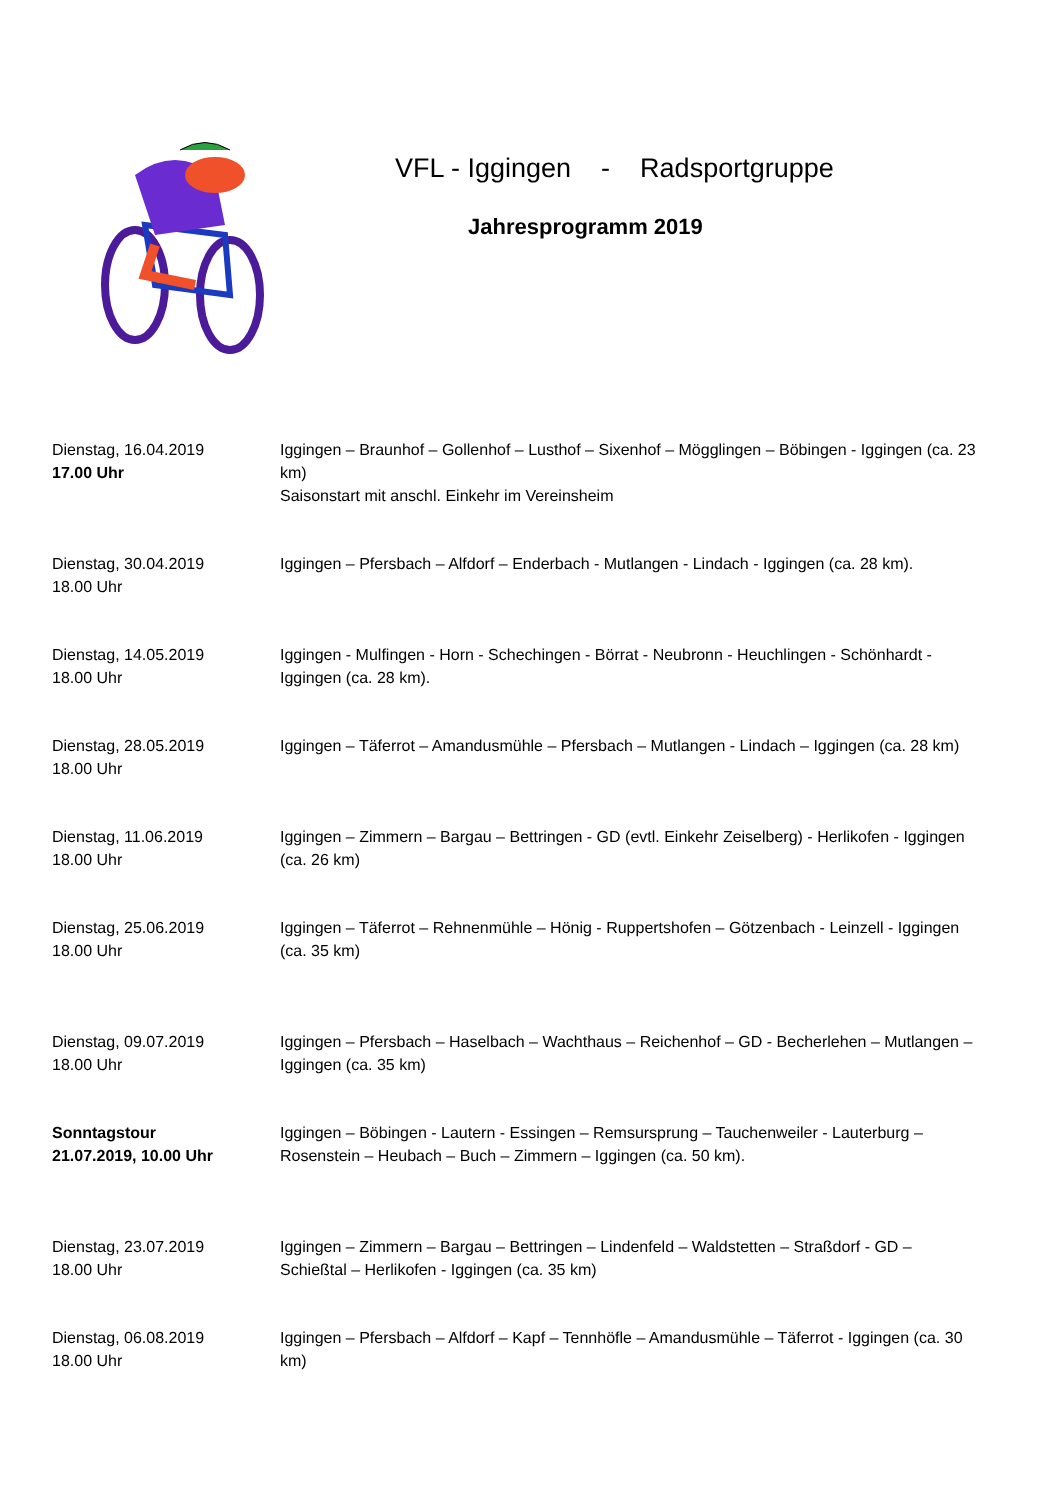VFL - Iggingen - Radsportgruppe
Jahresprogramm 2019
Dienstag, 16.04.2019
17.00 Uhr
Iggingen – Braunhof – Gollenhof – Lusthof – Sixenhof – Mögglingen – Böbingen - Iggingen (ca. 23 km)
Saisonstart mit anschl. Einkehr im Vereinsheim
Dienstag, 30.04.2019
18.00 Uhr
Iggingen – Pfersbach – Alfdorf – Enderbach - Mutlangen - Lindach - Iggingen (ca. 28 km).
Dienstag, 14.05.2019
18.00 Uhr
Iggingen - Mulfingen - Horn - Schechingen - Börrat - Neubronn - Heuchlingen - Schönhardt - Iggingen (ca. 28 km).
Dienstag, 28.05.2019
18.00 Uhr
Iggingen – Täferrot – Amandusmühle – Pfersbach – Mutlangen - Lindach – Iggingen (ca. 28 km)
Dienstag, 11.06.2019
18.00 Uhr
Iggingen – Zimmern – Bargau – Bettringen - GD (evtl. Einkehr Zeiselberg) - Herlikofen - Iggingen (ca. 26 km)
Dienstag, 25.06.2019
18.00 Uhr
Iggingen – Täferrot – Rehnenmühle – Hönig - Ruppertshofen – Götzenbach - Leinzell - Iggingen (ca. 35 km)
Dienstag, 09.07.2019
18.00 Uhr
Iggingen – Pfersbach – Haselbach – Wachthaus – Reichenhof – GD - Becherlehen – Mutlangen – Iggingen (ca. 35 km)
Sonntagstour
21.07.2019, 10.00 Uhr
Iggingen – Böbingen - Lautern - Essingen – Remsursprung – Tauchenweiler - Lauterburg – Rosenstein – Heubach – Buch – Zimmern – Iggingen (ca. 50 km).
Dienstag, 23.07.2019
18.00 Uhr
Iggingen – Zimmern – Bargau – Bettringen – Lindenfeld – Waldstetten – Straßdorf - GD – Schießtal – Herlikofen - Iggingen (ca. 35 km)
Dienstag, 06.08.2019
18.00 Uhr
Iggingen – Pfersbach – Alfdorf – Kapf – Tennhöfle – Amandusmühle – Täferrot - Iggingen (ca. 30 km)